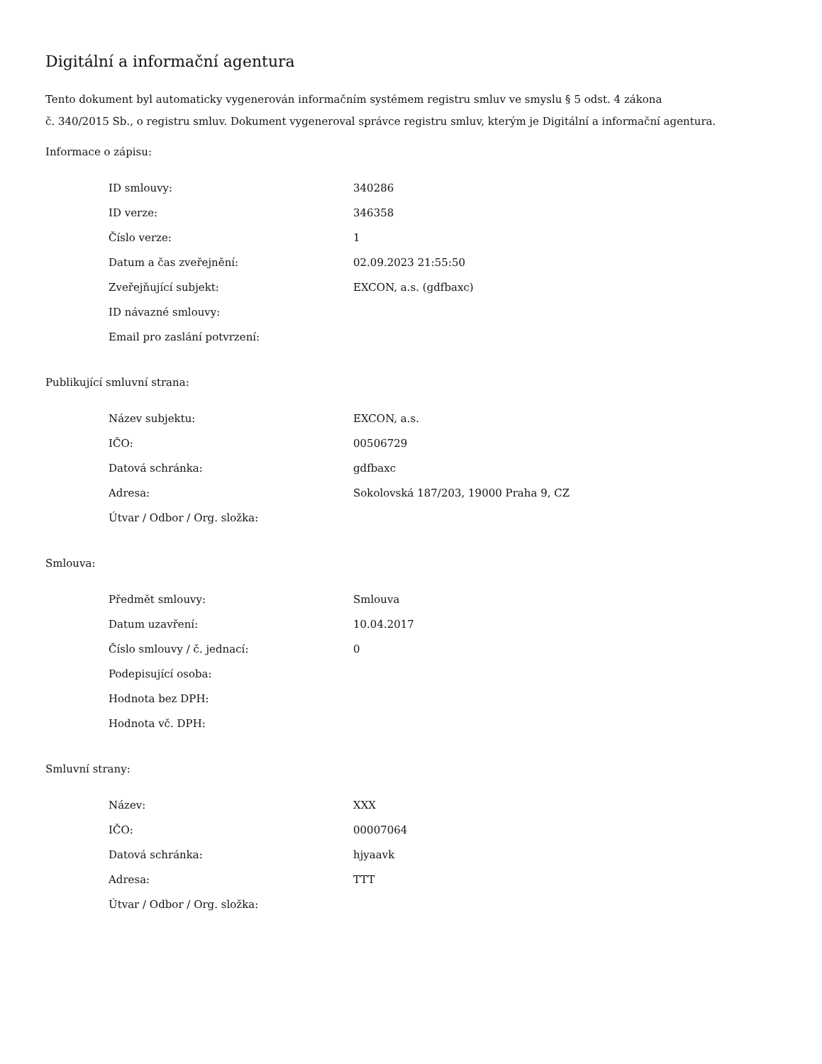Digitální a informační agentura
Tento dokument byl automaticky vygenerován informačním systémem registru smluv ve smyslu § 5 odst. 4 zákona
č. 340/2015 Sb., o registru smluv. Dokument vygeneroval správce registru smluv, kterým je Digitální a informační agentura.
Informace o zápisu:
| ID smlouvy: | 340286 |
| ID verze: | 346358 |
| Číslo verze: | 1 |
| Datum a čas zveřejnění: | 02.09.2023 21:55:50 |
| Zveřejňující subjekt: | EXCON, a.s. (gdfbaxc) |
| ID návazné smlouvy: | |
| Email pro zaslání potvrzení: | |
Publikující smluvní strana:
| Název subjektu: | EXCON, a.s. |
| IČO: | 00506729 |
| Datová schránka: | gdfbaxc |
| Adresa: | Sokolovská 187/203, 19000 Praha 9, CZ |
| Útvar / Odbor / Org. složka: | |
Smlouva:
| Předmět smlouvy: | Smlouva |
| Datum uzavření: | 10.04.2017 |
| Číslo smlouvy / č. jednací: | 0 |
| Podepisující osoba: | |
| Hodnota bez DPH: | |
| Hodnota vč. DPH: | |
Smluvní strany:
| Název: | XXX |
| IČO: | 00007064 |
| Datová schránka: | hjyaavk |
| Adresa: | TTT |
| Útvar / Odbor / Org. složka: | |